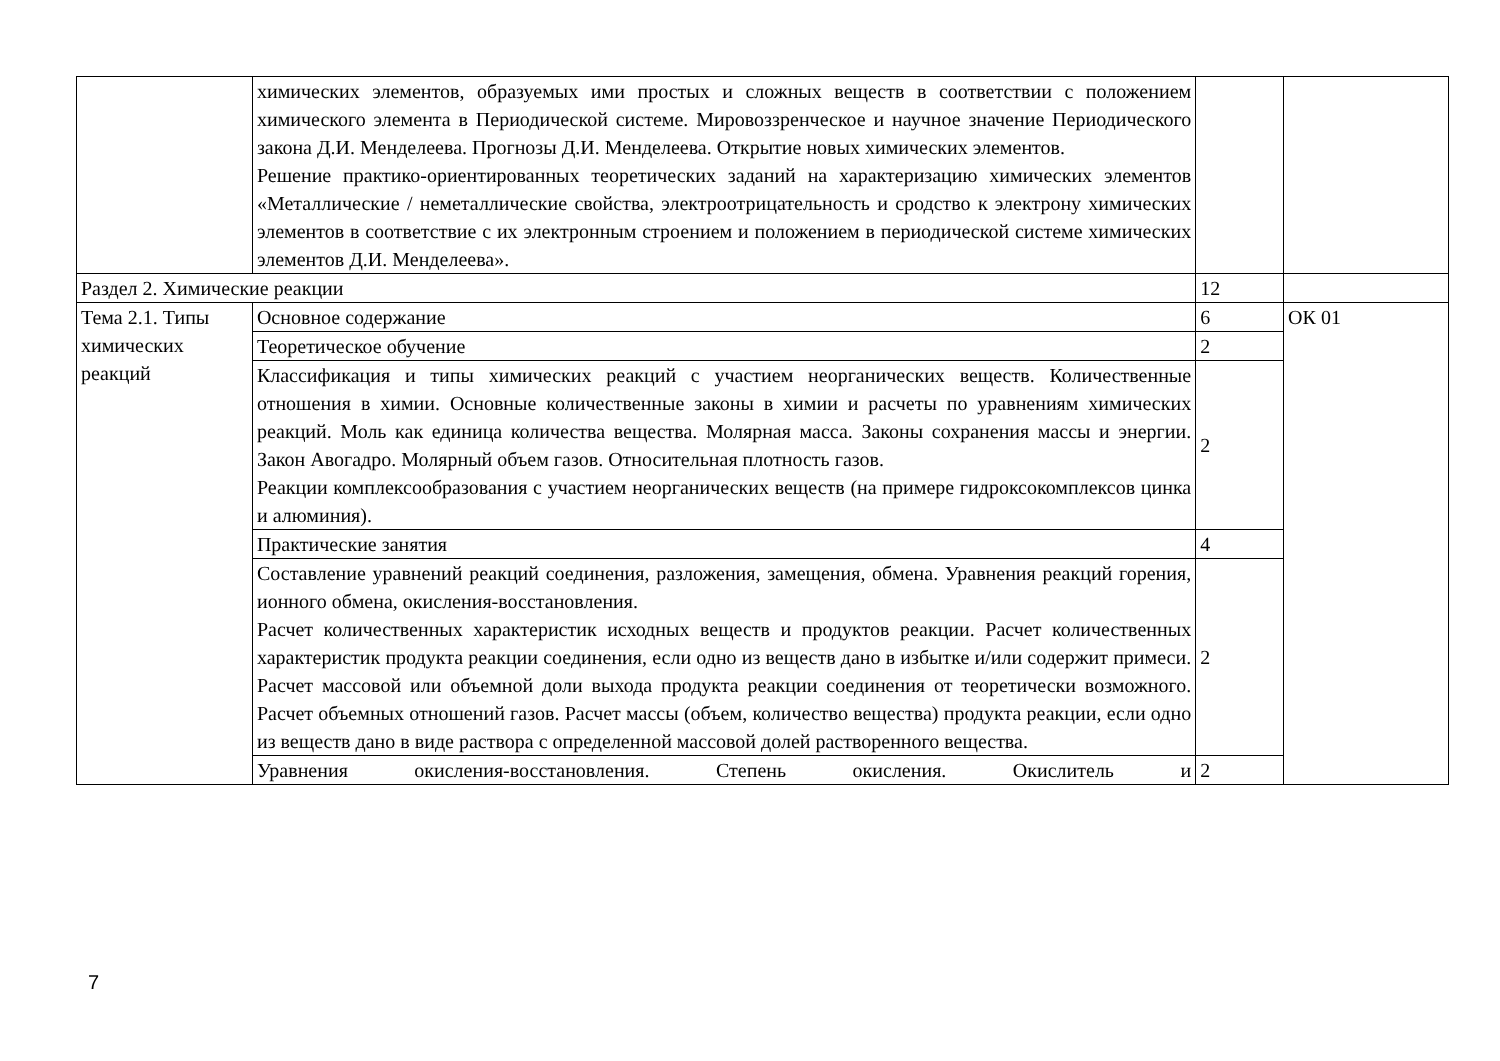| | химических элементов, образуемых ими простых и сложных веществ в соответствии с положением химического элемента в Периодической системе. Мировоззренческое и научное значение Периодического закона Д.И. Менделеева. Прогнозы Д.И. Менделеева. Открытие новых химических элементов. Решение практико-ориентированных теоретических заданий на характеризацию химических элементов «Металлические / неметаллические свойства, электроотрицательность и сродство к электрону химических элементов в соответствие с их электронным строением и положением в периодической системе химических элементов Д.И. Менделеева». | | |
| Раздел 2. Химические реакции | | 12 | |
| Тема 2.1. Типы химических реакций | Основное содержание | 6 | ОК 01 |
| | Теоретическое обучение | 2 | |
| | Классификация и типы химических реакций с участием неорганических веществ. Количественные отношения в химии. Основные количественные законы в химии и расчеты по уравнениям химических реакций. Моль как единица количества вещества. Молярная масса. Законы сохранения массы и энергии. Закон Авогадро. Молярный объем газов. Относительная плотность газов. Реакции комплексообразования с участием неорганических веществ (на примере гидроксокомплексов цинка и алюминия). | 2 | |
| | Практические занятия | 4 | |
| | Составление уравнений реакций соединения, разложения, замещения, обмена. Уравнения реакций горения, ионного обмена, окисления-восстановления. Расчет количественных характеристик исходных веществ и продуктов реакции. Расчет количественных характеристик продукта реакции соединения, если одно из веществ дано в избытке и/или содержит примеси. Расчет массовой или объемной доли выхода продукта реакции соединения от теоретически возможного. Расчет объемных отношений газов. Расчет массы (объем, количество вещества) продукта реакции, если одно из веществ дано в виде раствора с определенной массовой долей растворенного вещества. | 2 | |
| | Уравнения окисления-восстановления. Степень окисления. Окислитель и | 2 | |
7